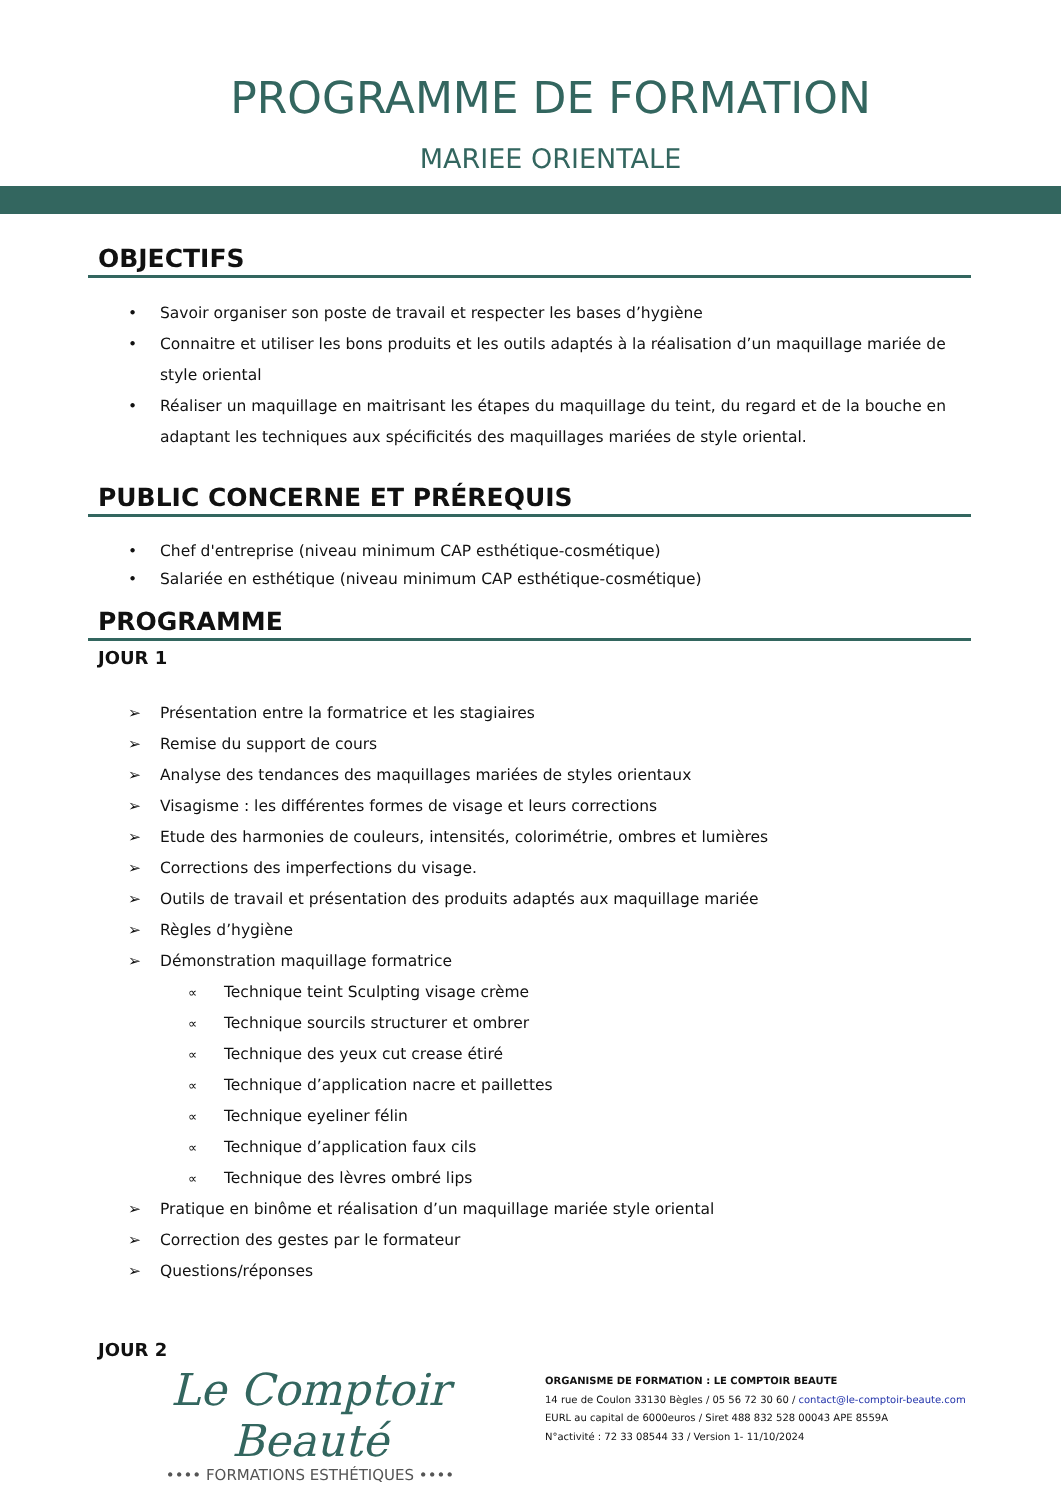PROGRAMME DE FORMATION
MARIEE ORIENTALE
OBJECTIFS
• Savoir organiser son poste de travail et respecter les bases d’hygiène
• Connaitre et utiliser les bons produits et les outils adaptés à la réalisation d’un maquillage mariée de style oriental
• Réaliser un maquillage en maitrisant les étapes du maquillage du teint, du regard et de la bouche en adaptant les techniques aux spécificités des maquillages mariées de style oriental.
PUBLIC CONCERNE ET PRÉREQUIS
• Chef d'entreprise (niveau minimum CAP esthétique-cosmétique)
• Salariée en esthétique (niveau minimum CAP esthétique-cosmétique)
PROGRAMME
JOUR 1
➢ Présentation entre la formatrice et les stagiaires
➢ Remise du support de cours
➢ Analyse des tendances des maquillages mariées de styles orientaux
➢ Visagisme : les différentes formes de visage et leurs corrections
➢ Etude des harmonies de couleurs, intensités, colorimétrie, ombres et lumières
➢ Corrections des imperfections du visage.
➢ Outils de travail et présentation des produits adaptés aux maquillage mariée
➢ Règles d’hygiène
➢ Démonstration maquillage formatrice
∝ Technique teint Sculpting visage crème
∝ Technique sourcils structurer et ombrer
∝ Technique des yeux cut crease étiré
∝ Technique d’application nacre et paillettes
∝ Technique eyeliner félin
∝ Technique d’application faux cils
∝ Technique des lèvres ombré lips
➢ Pratique en binôme et réalisation d’un maquillage mariée style oriental
➢ Correction des gestes par le formateur
➢ Questions/réponses
JOUR 2
Le Comptoir Beauté
•••• FORMATIONS ESTHÉTIQUES ••••
ORGANISME DE FORMATION : LE COMPTOIR BEAUTE
14 rue de Coulon 33130 Bègles / 05 56 72 30 60 / contact@le-comptoir-beaute.com
EURL au capital de 6000euros / Siret 488 832 528 00043 APE 8559A
N°activité : 72 33 08544 33 / Version 1- 11/10/2024